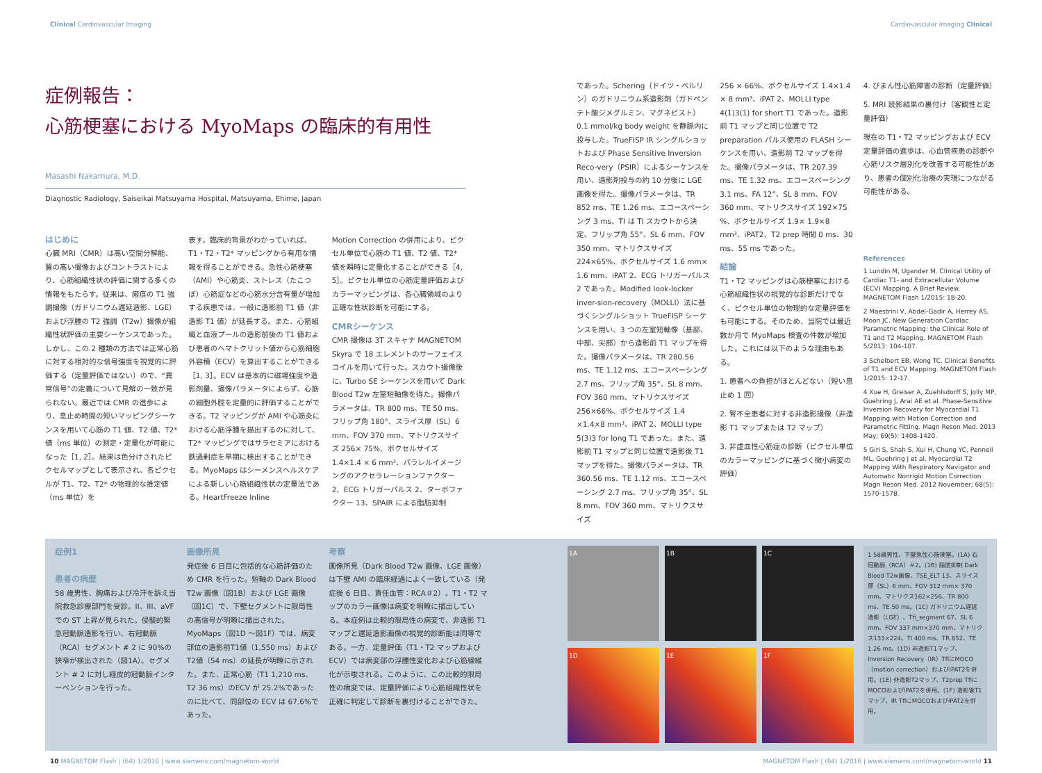Clinical Cardiovascular Imaging Cardiovascular Imaging Clinical
症例報告：
心筋梗塞における MyoMaps の臨床的有用性
Masashi Nakamura, M.D.
Diagnostic Radiology, Saiseikai Matsuyama Hospital, Matsuyama, Ehime, Japan
はじめに
心臓 MRI（CMR）は高い空間分解能、質の高い撮像およびコントラストにより、心筋組織性状の評価に関する多くの情報をもたらす。従来は、瘢痕の T1 強調撮像（ガドリニウム遅延造影、LGE）および浮腫の T2 強調（T2w）撮像が組織性状評価の主要シーケンスであった。しかし、この 2 種類の方法では正常心筋に対する相対的な信号強度を視覚的に評価する（定量評価ではない）ので、“異常信号”の定義について見解の一致が見られない。最近では CMR の進歩により、息止め時間の短いマッピングシーケンスを用いて心筋の T1 値、T2 値、T2* 値（ms 単位）の測定・定量化が可能になった［1, 2］。結果は色分けされたピクセルマップとして表示され、各ピクセルが T1、T2、T2* の物理的な推定値（ms 単位）を
表す。臨床的背景がわかっていれば、T1・T2・T2* マッピングから有用な情報を得ることができる。急性心筋梗塞（AMI）や心筋炎、ストレス（たこつぼ）心筋症などの心筋水分含有量が増加する疾患では、一般に造影前 T1 値（非造影 T1 値）が延長する。また、心筋組織と血液プールの造影前後の T1 値および患者のヘマトクリット値から心筋細胞外容積（ECV）を算出することができる［1, 3］。ECV は基本的に磁場強度や造影剤量、撮像パラメータによらず、心筋の細胞外腔を定量的に評価することができる。T2 マッピングが AMI や心筋炎における心筋浮腫を描出するのに対して、T2* マッピングではサラセミアにおける鉄過剰症を早期に検出することができる。MyoMaps はシーメンスヘルスケアによる新しい心筋組織性状の定量法である。HeartFreeze Inline
Motion Correction の併用により、ピクセル単位で心筋の T1 値、T2 値、T2* 値を瞬時に定量化することができる［4, 5］。ピクセル単位の心筋定量評価およびカラーマッピングは、各心臓領域のより正確な性状診断を可能にする。
CMRシーケンス
CMR 撮像は 3T スキャナ MAGNETOM Skyra で 18 エレメントのサーフェイスコイルを用いて行った。スカウト撮像後に、Turbo SE シーケンスを用いて Dark Blood T2w 左室短軸像を得た。撮像パラメータは、TR 800 ms、TE 50 ms、フリップ角 180°、スライス厚（SL）6 mm、FOV 370 mm、マトリクスサイズ 256× 75%、ボクセルサイズ 1.4×1.4 × 6 mm³、パラレルイメージングのアクセラレーションファクター 2、ECG トリガーパルス 2、ターボファクター 13、SPAIR による脂肪抑制
であった。Schering（ドイツ・ベルリン）のガドリニウム系造影剤（ガドペンテト酸ジメグルミン、マグネビスト）0.1 mmol/kg body weight を静脈内に投与した。TrueFISP IR シングルショットおよび Phase Sensitive Inversion Reco-very（PSIR）によるシーケンスを用い、造影剤投与の約 10 分後に LGE 画像を得た。撮像パラメータは、TR 852 ms、TE 1.26 ms、エコースペーシング 3 ms、TI は TI スカウトから決定、フリップ角 55°、SL 6 mm、FOV 350 mm、マトリクスサイズ 224×65%、ボクセルサイズ 1.6 mm× 1.6 mm、iPAT 2、ECG トリガーパルス 2 であった。Modified look-locker inver-sion-recovery（MOLLI）法に基づくシングルショット TrueFISP シーケンスを用い、3 つの左室短軸像（基部、中部、尖部）から造影前 T1 マップを得た。撮像パラメータは、TR 280.56 ms、TE 1.12 ms、エコースペーシング 2.7 ms、フリップ角 35°、SL 8 mm、FOV 360 mm、マトリクスサイズ 256×66%、ボクセルサイズ 1.4 ×1.4×8 mm³、iPAT 2、MOLLI type 5(3)3 for long T1 であった。また、造影前 T1 マップと同じ位置で造影後 T1 マップを得た。撮像パラメータは、TR 360.56 ms、TE 1.12 ms、エコースペーシング 2.7 ms、フリップ角 35°、SL 8 mm、FOV 360 mm、マトリクスサイズ
256 × 66%、ボクセルサイズ 1.4×1.4 × 8 mm³、iPAT 2、MOLLI type 4(1)3(1) for short T1 であった。造影前 T1 マップと同じ位置で T2 preparation パルス使用の FLASH シーケンスを用い、造影前 T2 マップを得た。撮像パラメータは、TR 207.39 ms、TE 1.32 ms、エコースペーシング 3.1 ms、FA 12°、SL 8 mm、FOV 360 mm、マトリクスサイズ 192×75 %、ボクセルサイズ 1.9× 1.9×8 mm³、iPAT2、T2 prep 時間 0 ms、30 ms、55 ms であった。
結論
T1・T2 マッピングは心筋梗塞における心筋組織性状の視覚的な診断だけでなく、ピクセル単位の物理的な定量評価をも可能にする。そのため、当院では最近数か月で MyoMaps 検査の件数が増加した。これには以下のような理由もある。
1. 患者への負担がほとんどない（短い息止め 1 回）
2. 腎不全患者に対する非造影撮像（非造影 T1 マップまたは T2 マップ）
3. 非虚血性心筋症の診断（ピクセル単位のカラーマッピングに基づく微小病変の評価）
4. びまん性心筋障害の診断（定量評価）
5. MRI 読影結果の裏付け（客観性と定量評価）
現在の T1・T2 マッピングおよび ECV 定量評価の進歩は、心血管疾患の診断や心筋リスク層別化を改善する可能性があり、患者の個別化治療の実現につながる可能性がある。
References
1 Lundin M, Ugander M. Clinical Utility of Cardiac T1- and Extracellular Volume (ECV) Mapping. A Brief Review. MAGNETOM Flash 1/2015: 18-20.
2 Maestrini V, Abdel-Gadir A, Herrey AS, Moon JC. New Generation Cardiac Parametric Mapping: the Clinical Role of T1 and T2 Mapping. MAGNETOM Flash 5/2013: 104-107.
3 Schelbert EB, Wong TC. Clinical Benefits of T1 and ECV Mapping. MAGNETOM Flash 1/2015: 12-17.
4 Xue H, Greiser A, Zuehlsdorff S, Jolly MP, Guehring J, Arai AE et al. Phase-Sensitive Inversion Recovery for Myocardial T1 Mapping with Motion Correction and Parametric Fitting. Magn Reson Med. 2013 May; 69(5): 1408-1420.
5 Girl S, Shah S, Xui H, Chung YC, Pennell ML, Guehring J et al. Myocardial T2 Mapping With Respiratory Navigator and Automatic Nonrigid Motion Correction. Magn Reson Med. 2012 November; 68(5): 1570-1578.
症例1
患者の病歴
58 歳男性、胸痛および冷汗を訴え当院救急診療部門を受診。II、III、aVF での ST 上昇が見られた。侵襲的緊急冠動脈造影を行い、右冠動脈（RCA）セグメント # 2 に 90%の狭窄が検出された（図1A）。セグメント # 2 に対し経皮的冠動脈インターベンションを行った。
画像所見
発症後 6 日目に包括的な心筋評価のため CMR を行った。短軸の Dark Blood T2w 画像（図1B）および LGE 画像（図1C）で、下壁セグメントに限局性の高信号が明瞭に描出された。MyoMaps（図1D ～図1F）では、病変部位の造影前T1値（1,550 ms）および T2値（54 ms）の延長が明瞭に示された。また、正常心筋（T1 1,210 ms、T2 36 ms）のECV が 25.2%であったのに比べて、同部位の ECV は 67.6%であった。
考察
画像所見（Dark Blood T2w 画像、LGE 画像）は下壁 AMI の臨床経過によく一致している（発症後 6 日目、責任血管：RCA＃2）。T1・T2 マップのカラー画像は病変を明瞭に描出している。本症例は比較的限局性の病変で、非造影 T1 マップと遅延造影画像の視覚的診断能は同等である。一方、定量評価（T1・T2 マップおよび ECV）では病変部の浮腫性変化および心筋線維化が示唆される。このように、この比較的限局性の病変では、定量評価により心筋組織性状を正確に判定して診断を裏付けることができた。
1A
1B
1C
1D
1E
1F
1 58歳男性、下壁急性心筋梗塞。(1A) 右冠動脈（RCA）＃2。(1B) 脂肪抑制 Dark Blood T2w画像、TSE_ELT 13、スライス厚（SL）6 mm、FOV 312 mm× 370 mm、マトリクス162×256、TR 800 ms、TE 50 ms。(1C) ガドリニウム遅延造影（LGE）、Tfi_segment 67、SL 6 mm、FOV 337 mm×370 mm、マトリクス133×224、TI 400 ms、TR 852、TE 1.26 ms。(1D) 非造影T1マップ、Inversion Recovery（IR）TfiにMOCO（motion correction）およびiPAT2を併用。(1E) 非造影T2マップ、T2prep TfiにMOCOおよびiPAT2を併用。(1F) 造影後T1マップ、IR TfiにMOCOおよびiPAT2を併用。
10 MAGNETOM Flash | (64) 1/2016 | www.siemens.com/magnetom-world MAGNETOM Flash | (64) 1/2016 | www.siemens.com/magnetom-world 11